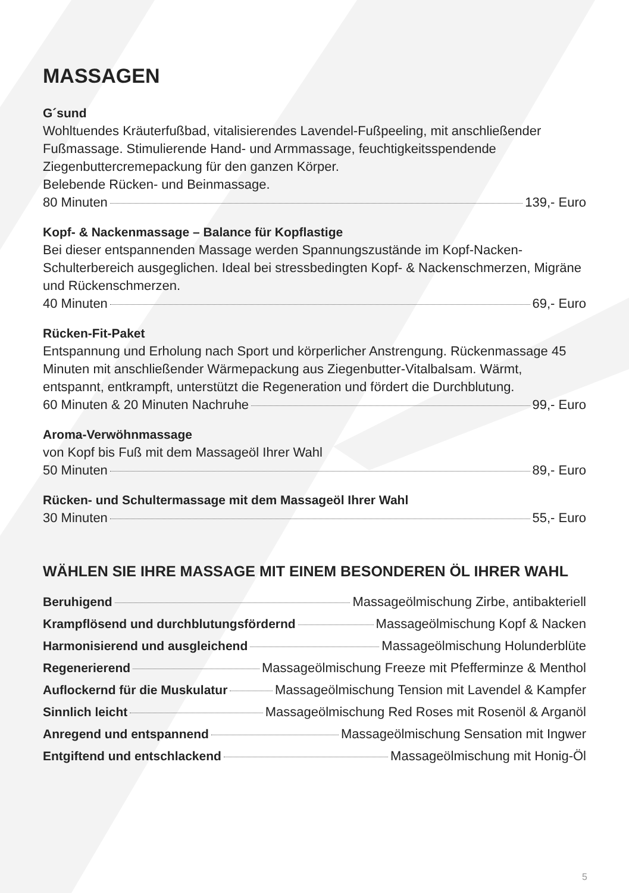MASSAGEN
G´sund
Wohltuendes Kräuterfußbad, vitalisierendes Lavendel-Fußpeeling, mit anschließender Fußmassage. Stimulierende Hand- und Armmassage, feuchtigkeitsspendende Ziegenbuttercremepackung für den ganzen Körper.
Belebende Rücken- und Beinmassage.
80 Minuten 139,- Euro
Kopf- & Nackenmassage – Balance für Kopflastige
Bei dieser entspannenden Massage werden Spannungszustände im Kopf-Nacken-Schulterbereich ausgeglichen. Ideal bei stressbedingten Kopf- & Nackenschmerzen, Migräne und Rückenschmerzen.
40 Minuten 69,- Euro
Rücken-Fit-Paket
Entspannung und Erholung nach Sport und körperlicher Anstrengung. Rückenmassage 45 Minuten mit anschließender Wärmepackung aus Ziegenbutter-Vitalbalsam. Wärmt, entspannt, entkrampft, unterstützt die Regeneration und fördert die Durchblutung.
60 Minuten & 20 Minuten Nachruhe 99,- Euro
Aroma-Verwöhnmassage
von Kopf bis Fuß mit dem Massageöl Ihrer Wahl
50 Minuten 89,- Euro
Rücken- und Schultermassage mit dem Massageöl Ihrer Wahl
30 Minuten 55,- Euro
WÄHLEN SIE IHRE MASSAGE MIT EINEM BESONDEREN ÖL IHRER WAHL
Beruhigend Massageölmischung Zirbe, antibakteriell
Krampflösend und durchblutungsfördernd Massageölmischung Kopf & Nacken
Harmonisierend und ausgleichend Massageölmischung Holunderblüte
Regenerierend Massageölmischung Freeze mit Pfefferminze & Menthol
Auflockernd für die Muskulatur Massageölmischung Tension mit Lavendel & Kampfer
Sinnlich leicht Massageölmischung Red Roses mit Rosenöl & Arganöl
Anregend und entspannend Massageölmischung Sensation mit Ingwer
Entgiftend und entschlackend Massageölmischung mit Honig-Öl
5